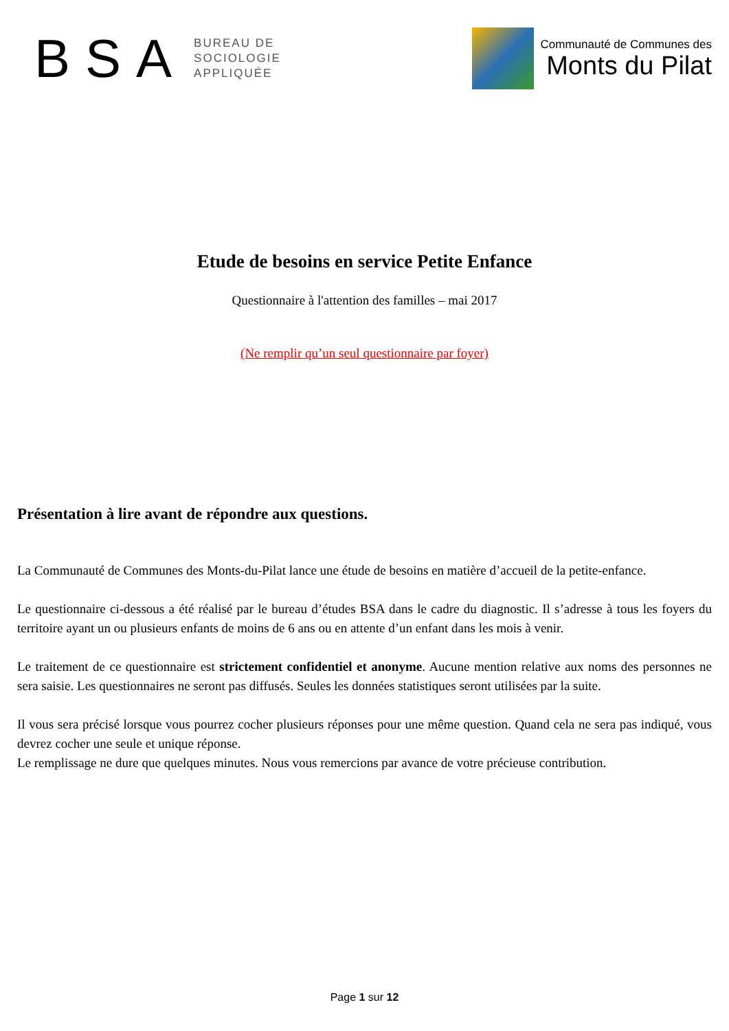BSA
BUREAU DE
SOCIOLOGIE
APPLIQUÉE
Communauté de Communes des
Monts du Pilat
Etude de besoins en service Petite Enfance
Questionnaire à l'attention des familles – mai 2017
(Ne remplir qu’un seul questionnaire par foyer)
Présentation à lire avant de répondre aux questions.
La Communauté de Communes des Monts-du-Pilat lance une étude de besoins en matière d’accueil de la petite-enfance.
Le questionnaire ci-dessous a été réalisé par le bureau d’études BSA dans le cadre du diagnostic. Il s’adresse à tous les foyers du territoire ayant un ou plusieurs enfants de moins de 6 ans ou en attente d’un enfant dans les mois à venir.
Le traitement de ce questionnaire est strictement confidentiel et anonyme. Aucune mention relative aux noms des personnes ne sera saisie. Les questionnaires ne seront pas diffusés. Seules les données statistiques seront utilisées par la suite.
Il vous sera précisé lorsque vous pourrez cocher plusieurs réponses pour une même question. Quand cela ne sera pas indiqué, vous devrez cocher une seule et unique réponse.
Le remplissage ne dure que quelques minutes. Nous vous remercions par avance de votre précieuse contribution.
Page 1 sur 12